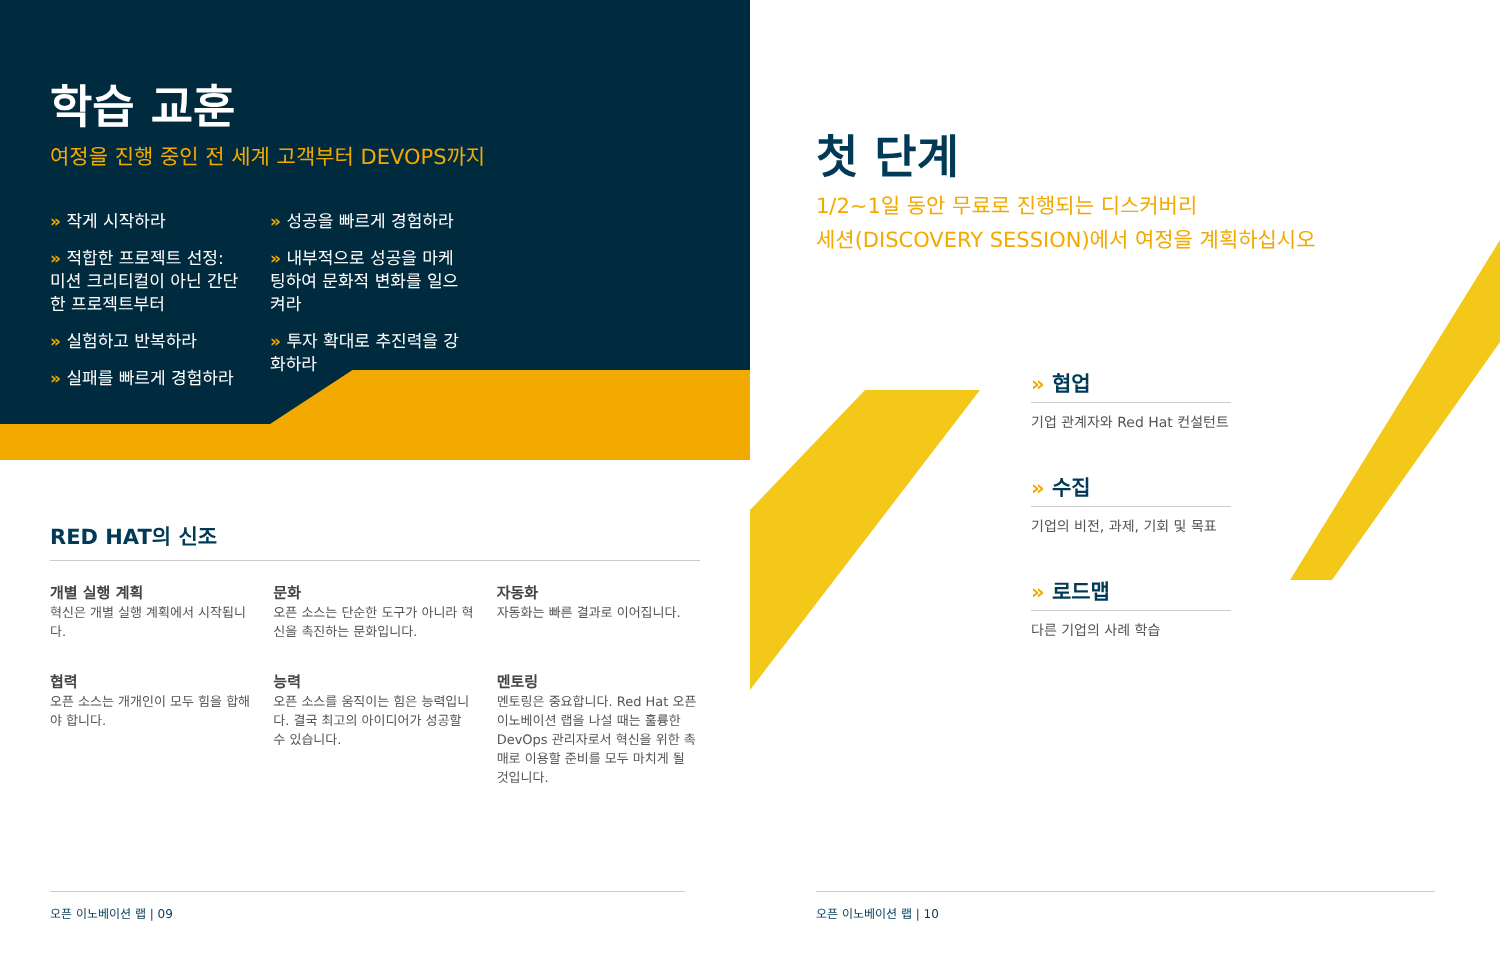학습 교훈
여정을 진행 중인 전 세계 고객부터 DEVOPS까지
» 작게 시작하라
» 적합한 프로젝트 선정: 미션 크리티컬이 아닌 간단한 프로젝트부터
» 실험하고 반복하라
» 실패를 빠르게 경험하라
» 성공을 빠르게 경험하라
» 내부적으로 성공을 마케팅하여 문화적 변화를 일으켜라
» 투자 확대로 추진력을 강화하라
RED HAT의 신조
개별 실행 계획
혁신은 개별 실행 계획에서 시작됩니다.
문화
오픈 소스는 단순한 도구가 아니라 혁신을 촉진하는 문화입니다.
자동화
자동화는 빠른 결과로 이어집니다.
협력
오픈 소스는 개개인이 모두 힘을 합해야 합니다.
능력
오픈 소스를 움직이는 힘은 능력입니다. 결국 최고의 아이디어가 성공할 수 있습니다.
멘토링
멘토링은 중요합니다. Red Hat 오픈 이노베이션 랩을 나설 때는 훌륭한 DevOps 관리자로서 혁신을 위한 촉매로 이용할 준비를 모두 마치게 될 것입니다.
오픈 이노베이션 랩 | 09
첫 단계
1/2~1일 동안 무료로 진행되는 디스커버리
세션(DISCOVERY SESSION)에서 여정을 계획하십시오
» 협업
기업 관계자와 Red Hat 컨설턴트
» 수집
기업의 비전, 과제, 기회 및 목표
» 로드맵
다른 기업의 사례 학습
오픈 이노베이션 랩 | 10